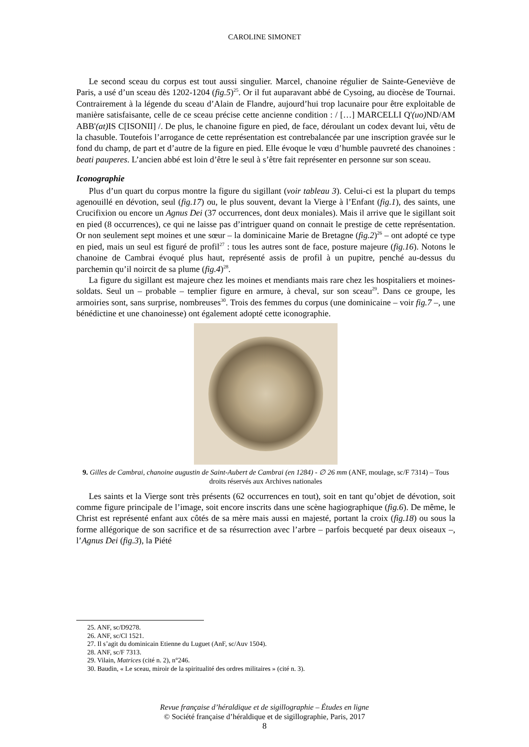CAROLINE SIMONET
Le second sceau du corpus est tout aussi singulier. Marcel, chanoine régulier de Sainte-Geneviève de Paris, a usé d’un sceau dès 1202-1204 (fig.5)<sup>25</sup>. Or il fut auparavant abbé de Cysoing, au diocèse de Tournai. Contrairement à la légende du sceau d’Alain de Flandre, aujourd’hui trop lacunaire pour être exploitable de manière satisfaisante, celle de ce sceau précise cette ancienne condition : / […] MARCELLI Q'(uo) ND/AM ABB'(at) IS C[ISONII] /. De plus, le chanoine figure en pied, de face, déroulant un codex devant lui, vêtu de la chasuble. Toutefois l’arrogance de cette représentation est contrebalancée par une inscription gravée sur le fond du champ, de part et d’autre de la figure en pied. Elle évoque le vœu d’humble pauvreté des chanoines : beati pauperes. L’ancien abbé est loin d’être le seul à s’être fait représenter en personne sur son sceau.
Iconographie
Plus d’un quart du corpus montre la figure du sigillant (voir tableau 3). Celui-ci est la plupart du temps agenouillé en dévotion, seul (fig.17) ou, le plus souvent, devant la Vierge à l’Enfant (fig.1), des saints, une Crucifixion ou encore un Agnus Dei (37 occurrences, dont deux moniales). Mais il arrive que le sigillant soit en pied (8 occurrences), ce qui ne laisse pas d’intriguer quand on connait le prestige de cette représentation. Or non seulement sept moines et une sœur – la dominicaine Marie de Bretagne (fig.2)<sup>26</sup> – ont adopté ce type en pied, mais un seul est figuré de profil<sup>27</sup> : tous les autres sont de face, posture majeure (fig.16). Notons le chanoine de Cambrai évoqué plus haut, représenté assis de profil à un pupitre, penché au-dessus du parchemin qu’il noircit de sa plume (fig.4)<sup>28</sup>.
La figure du sigillant est majeure chez les moines et mendiants mais rare chez les hospitaliers et moines-soldats. Seul un – probable – templier figure en armure, à cheval, sur son sceau<sup>29</sup>. Dans ce groupe, les armoiries sont, sans surprise, nombreuses<sup>30</sup>. Trois des femmes du corpus (une dominicaine – voir fig.7 –, une bénédictine et une chanoinesse) ont également adopté cette iconographie.
9. Gilles de Cambrai, chanoine augustin de Saint-Aubert de Cambrai (en 1284) - ∅ 26 mm (ANF, moulage, sc/F 7314) – Tous droits réservés aux Archives nationales
Les saints et la Vierge sont très présents (62 occurrences en tout), soit en tant qu’objet de dévotion, soit comme figure principale de l’image, soit encore inscrits dans une scène hagiographique (fig.6). De même, le Christ est représenté enfant aux côtés de sa mère mais aussi en majesté, portant la croix (fig.18) ou sous la forme allégorique de son sacrifice et de sa résurrection avec l’arbre – parfois becqueté par deux oiseaux –, l’Agnus Dei (fig.3), la Piété
25. ANF, sc/D9278.
26. ANF, sc/Cl 1521.
27. Il s’agit du dominicain Etienne du Luguet (AnF, sc/Auv 1504).
28. ANF, sc/F 7313.
29. Vilain, Matrices (cité n. 2), n°246.
30. Baudin, « Le sceau, miroir de la spiritualité des ordres militaires » (cité n. 3).
Revue française d’héraldique et de sigillographie – Études en ligne
© Société française d’héraldique et de sigillographie, Paris, 2017
8